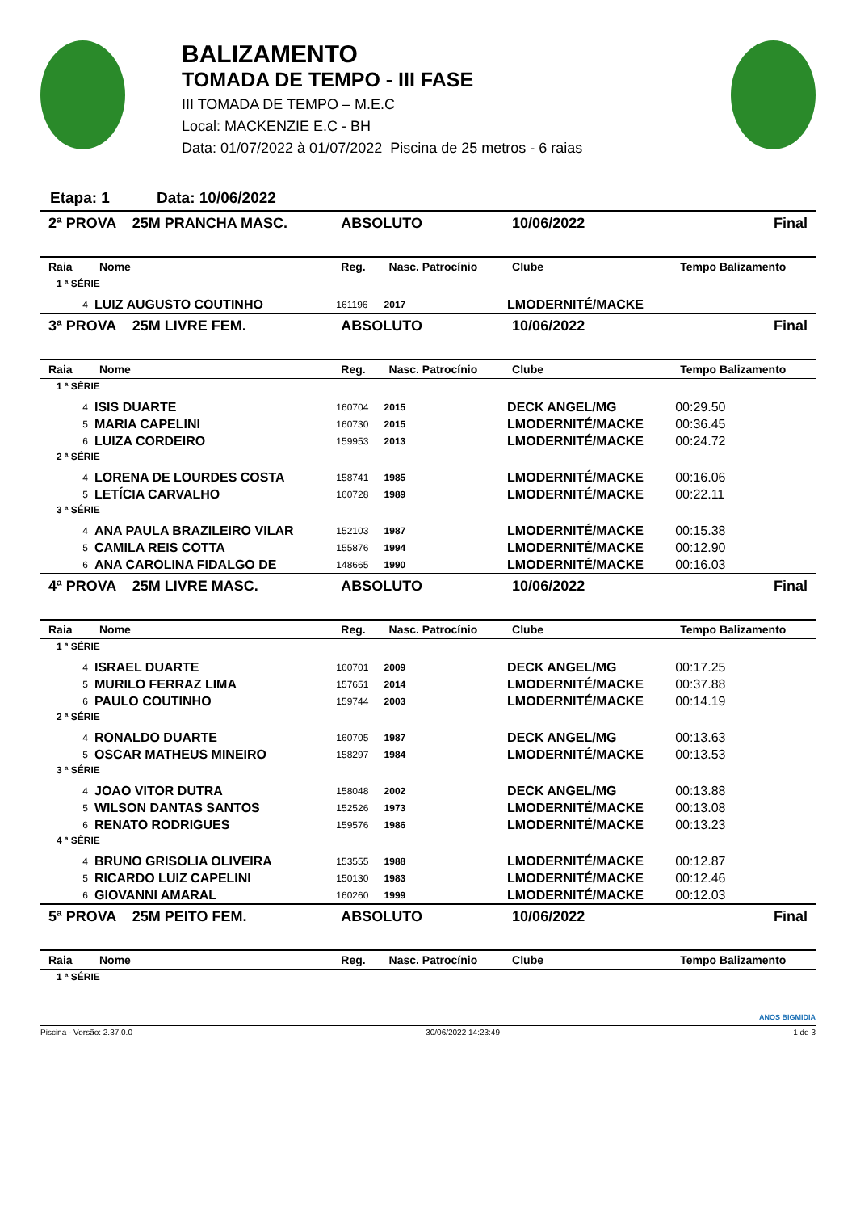BALIZAMENTO
TOMADA DE TEMPO - III FASE
III TOMADA DE TEMPO – M.E.C
Local: MACKENZIE E.C - BH
Data: 01/07/2022 à 01/07/2022 Piscina de 25 metros - 6 raias
Etapa: 1 Data: 10/06/2022
| 2ª PROVA 25M PRANCHA MASC. | | ABSOLUTO | | 10/06/2022 | Final |
| Raia | Nome | Reg. | Nasc. Patrocínio | Clube | Tempo Balizamento |
| 1 ª SÉRIE | | | | | |
| 4 | LUIZ AUGUSTO COUTINHO | 161196 | 2017 | LMODERNITÉ/MACKE | |
| 3ª PROVA 25M LIVRE FEM. | | ABSOLUTO | | 10/06/2022 | Final |
| Raia | Nome | Reg. | Nasc. Patrocínio | Clube | Tempo Balizamento |
| 1 ª SÉRIE | | | | | |
| 4 | ISIS DUARTE | 160704 | 2015 | DECK ANGEL/MG | 00:29.50 |
| 5 | MARIA CAPELINI | 160730 | 2015 | LMODERNITÉ/MACKE | 00:36.45 |
| 6 | LUIZA CORDEIRO | 159953 | 2013 | LMODERNITÉ/MACKE | 00:24.72 |
| 2 ª SÉRIE | | | | | |
| 4 | LORENA DE LOURDES COSTA | 158741 | 1985 | LMODERNITÉ/MACKE | 00:16.06 |
| 5 | LETÍCIA CARVALHO | 160728 | 1989 | LMODERNITÉ/MACKE | 00:22.11 |
| 3 ª SÉRIE | | | | | |
| 4 | ANA PAULA BRAZILEIRO VILAR | 152103 | 1987 | LMODERNITÉ/MACKE | 00:15.38 |
| 5 | CAMILA REIS COTTA | 155876 | 1994 | LMODERNITÉ/MACKE | 00:12.90 |
| 6 | ANA CAROLINA FIDALGO DE | 148665 | 1990 | LMODERNITÉ/MACKE | 00:16.03 |
| 4ª PROVA 25M LIVRE MASC. | | ABSOLUTO | | 10/06/2022 | Final |
| Raia | Nome | Reg. | Nasc. Patrocínio | Clube | Tempo Balizamento |
| 1 ª SÉRIE | | | | | |
| 4 | ISRAEL DUARTE | 160701 | 2009 | DECK ANGEL/MG | 00:17.25 |
| 5 | MURILO FERRAZ LIMA | 157651 | 2014 | LMODERNITÉ/MACKE | 00:37.88 |
| 6 | PAULO COUTINHO | 159744 | 2003 | LMODERNITÉ/MACKE | 00:14.19 |
| 2 ª SÉRIE | | | | | |
| 4 | RONALDO DUARTE | 160705 | 1987 | DECK ANGEL/MG | 00:13.63 |
| 5 | OSCAR MATHEUS MINEIRO | 158297 | 1984 | LMODERNITÉ/MACKE | 00:13.53 |
| 3 ª SÉRIE | | | | | |
| 4 | JOAO VITOR DUTRA | 158048 | 2002 | DECK ANGEL/MG | 00:13.88 |
| 5 | WILSON DANTAS SANTOS | 152526 | 1973 | LMODERNITÉ/MACKE | 00:13.08 |
| 6 | RENATO RODRIGUES | 159576 | 1986 | LMODERNITÉ/MACKE | 00:13.23 |
| 4 ª SÉRIE | | | | | |
| 4 | BRUNO GRISOLIA OLIVEIRA | 153555 | 1988 | LMODERNITÉ/MACKE | 00:12.87 |
| 5 | RICARDO LUIZ CAPELINI | 150130 | 1983 | LMODERNITÉ/MACKE | 00:12.46 |
| 6 | GIOVANNI AMARAL | 160260 | 1999 | LMODERNITÉ/MACKE | 00:12.03 |
| 5ª PROVA 25M PEITO FEM. | | ABSOLUTO | | 10/06/2022 | Final |
| Raia | Nome | Reg. | Nasc. Patrocínio | Clube | Tempo Balizamento |
| 1 ª SÉRIE | | | | | |
ANOS BIGMIDIA
Piscina - Versão: 2.37.0.0 30/06/2022 14:23:49 1 de 3